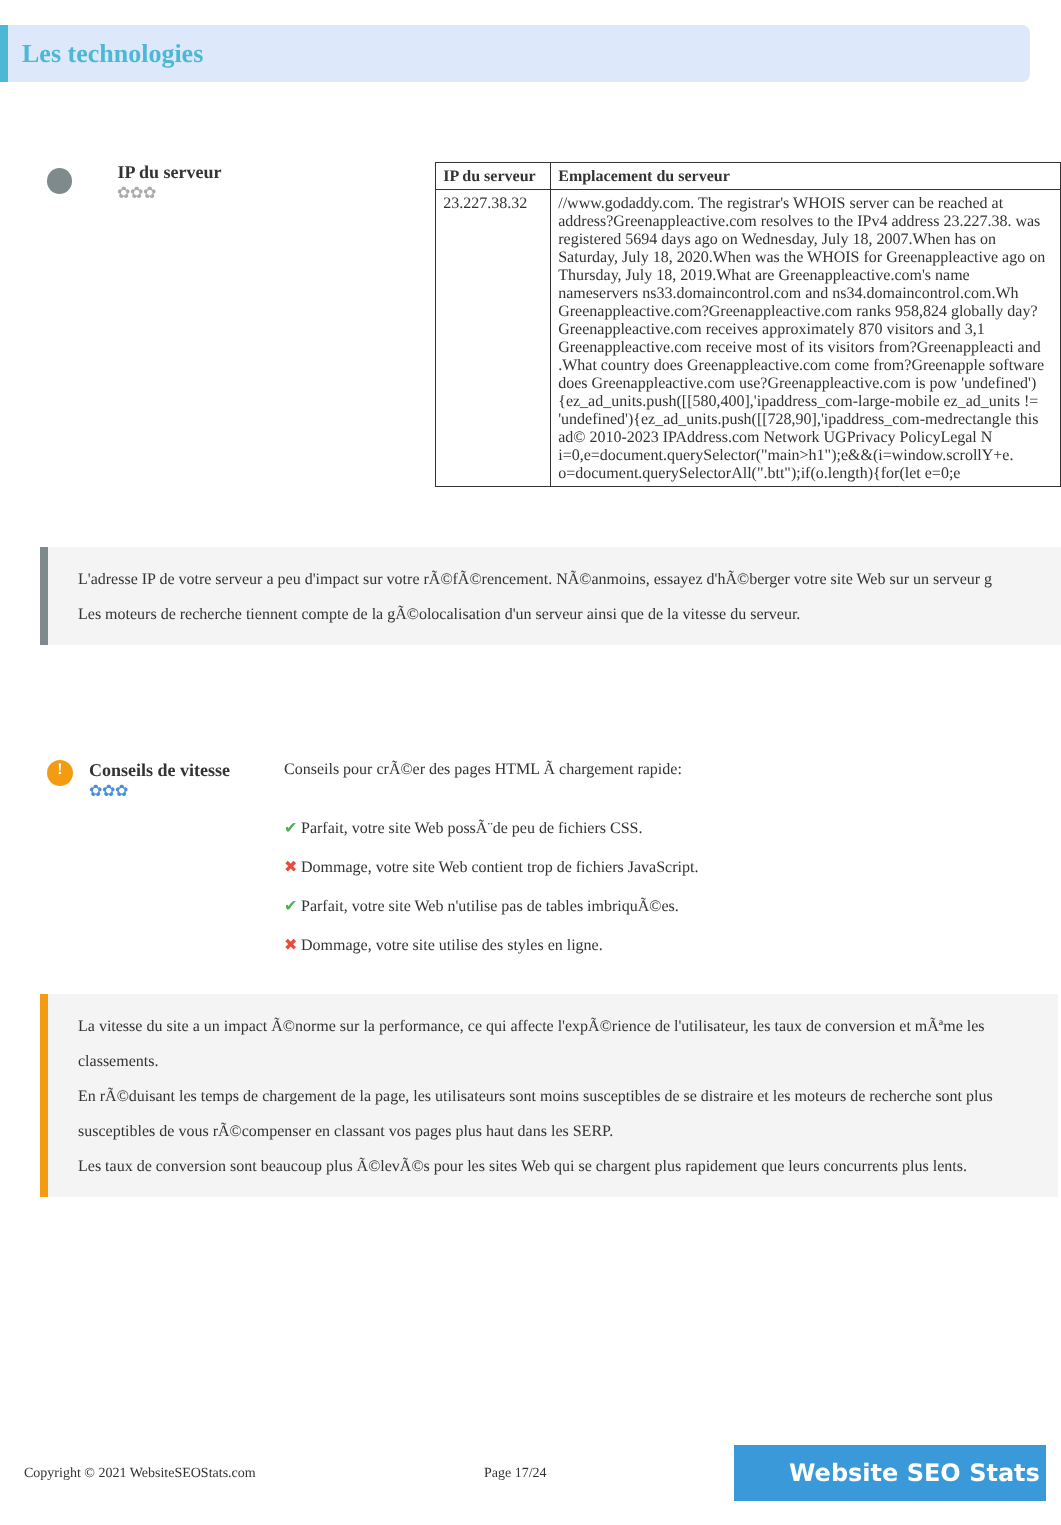Les technologies
IP du serveur
✿✿✿
| IP du serveur | Emplacement du serveur |
| --- | --- |
| 23.227.38.32 | //www.godaddy.com. The registrar's WHOIS server can be reached at address?Greenappleactive.com resolves to the IPv4 address 23.227.38. was registered 5694 days ago on Wednesday, July 18, 2007.When has on Saturday, July 18, 2020.When was the WHOIS for Greenappleactive ago on Thursday, July 18, 2019.What are Greenappleactive.com's name nameservers ns33.domaincontrol.com and ns34.domaincontrol.com.Wh Greenappleactive.com?Greenappleactive.com ranks 958,824 globally day?Greenappleactive.com receives approximately 870 visitors and 3,1 Greenappleactive.com receive most of its visitors from?Greenappleacti and .What country does Greenappleactive.com come from?Greenapple software does Greenappleactive.com use?Greenappleactive.com is pow 'undefined'){ez_ad_units.push([[580,400],'ipaddress_com-large-mobile ez_ad_units != 'undefined'){ez_ad_units.push([[728,90],'ipaddress_com-medrectangle this ad© 2010-2023 IPAddress.com Network UGPrivacy PolicyLegal N i=0,e=document.querySelector("main>h1");e&&(i=window.scrollY+e. o=document.querySelectorAll(".btt");if(o.length){for(let e=0;e |
L'adresse IP de votre serveur a peu d'impact sur votre rÃ©fÃ©rencement. NÃ©anmoins, essayez d'hÃ©berger votre site Web sur un serveur g
Les moteurs de recherche tiennent compte de la gÃ©olocalisation d'un serveur ainsi que de la vitesse du serveur.
!
Conseils de vitesse
✿✿✿
Conseils pour crÃ©er des pages HTML Ã chargement rapide:
✔ Parfait, votre site Web possÃ¨de peu de fichiers CSS.
✖ Dommage, votre site Web contient trop de fichiers JavaScript.
✔ Parfait, votre site Web n'utilise pas de tables imbriquÃ©es.
✖ Dommage, votre site utilise des styles en ligne.
La vitesse du site a un impact Ã©norme sur la performance, ce qui affecte l'expÃ©rience de l'utilisateur, les taux de conversion et mÃªme les classements.
En rÃ©duisant les temps de chargement de la page, les utilisateurs sont moins susceptibles de se distraire et les moteurs de recherche sont plus susceptibles de vous rÃ©compenser en classant vos pages plus haut dans les SERP.
Les taux de conversion sont beaucoup plus Ã©levÃ©s pour les sites Web qui se chargent plus rapidement que leurs concurrents plus lents.
Copyright © 2021 WebsiteSEOStats.com Page 17/24
Website SEO Stats